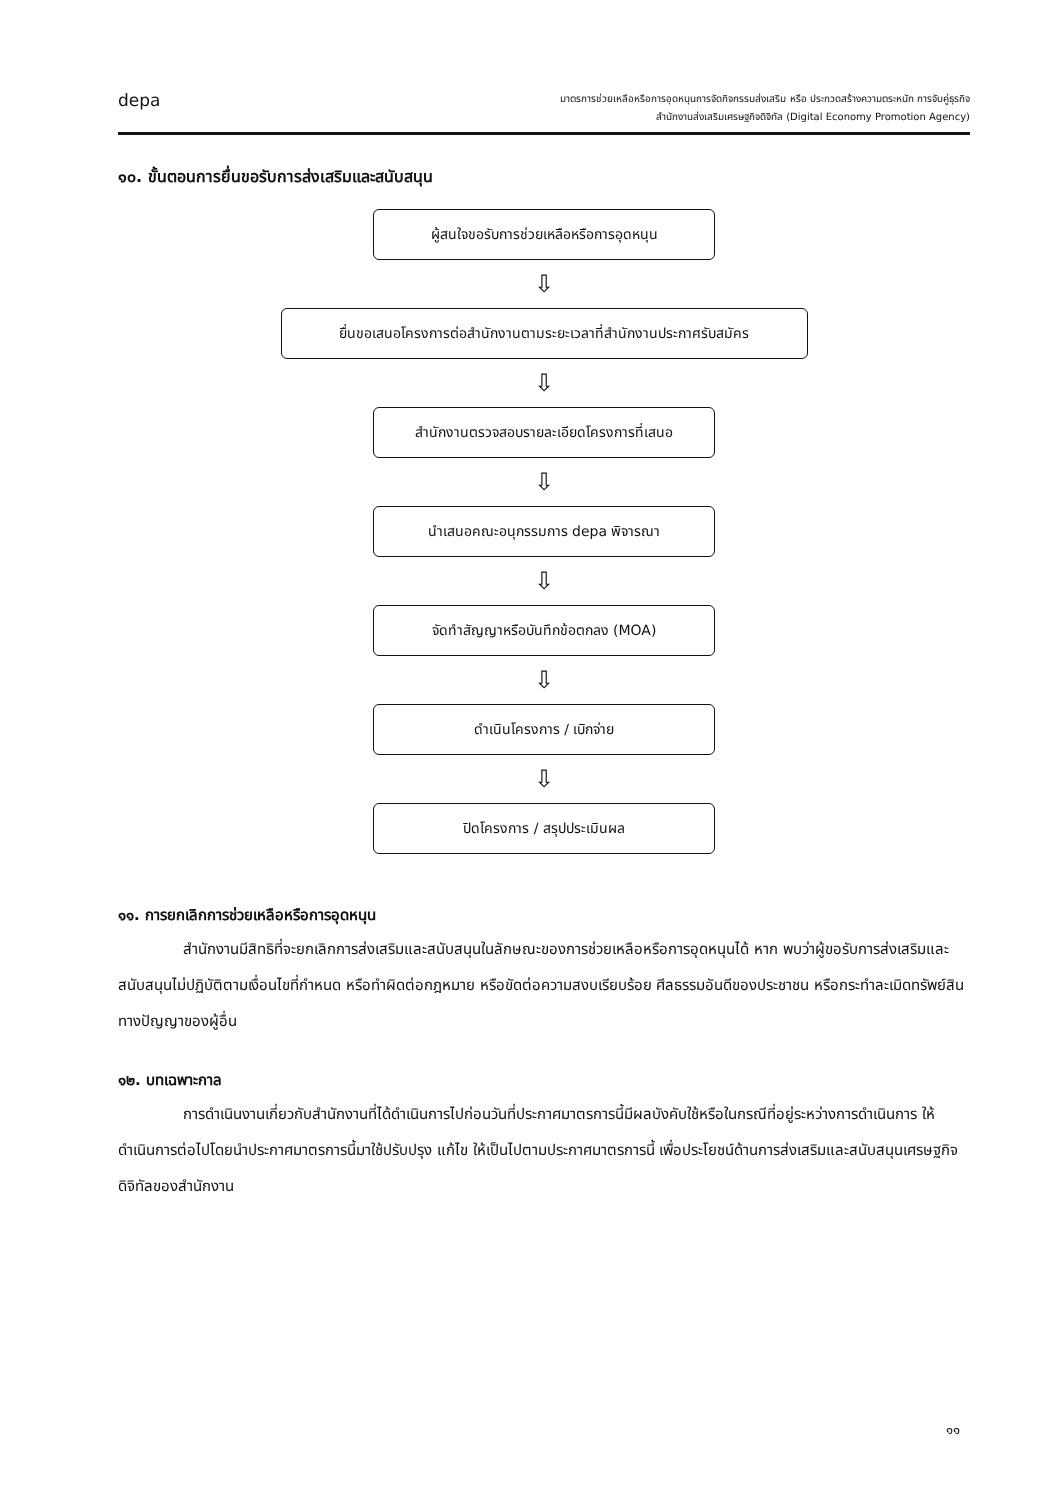depa
มาตรการช่วยเหลือหรือการอุดหนุนการจัดกิจกรรมส่งเสริม หรือ ประกวดสร้างความตระหนัก การจับคู่ธุรกิจ
สำนักงานส่งเสริมเศรษฐกิจดิจิทัล (Digital Economy Promotion Agency)
๑๐. ขั้นตอนการยื่นขอรับการส่งเสริมและสนับสนุน
ผู้สนใจขอรับการช่วยเหลือหรือการอุดหนุน
⇩
ยื่นขอเสนอโครงการต่อสำนักงานตามระยะเวลาที่สำนักงานประกาศรับสมัคร
⇩
สำนักงานตรวจสอบรายละเอียดโครงการที่เสนอ
⇩
นำเสนอคณะอนุกรรมการ depa พิจารณา
⇩
จัดทำสัญญาหรือบันทึกข้อตกลง (MOA)
⇩
ดำเนินโครงการ / เบิกจ่าย
⇩
ปิดโครงการ / สรุปประเมินผล
๑๑. การยกเลิกการช่วยเหลือหรือการอุดหนุน
สำนักงานมีสิทธิที่จะยกเลิกการส่งเสริมและสนับสนุนในลักษณะของการช่วยเหลือหรือการอุดหนุนได้ หาก พบว่าผู้ขอรับการส่งเสริมและสนับสนุนไม่ปฏิบัติตามเงื่อนไขที่กำหนด หรือทำผิดต่อกฎหมาย หรือขัดต่อความสงบเรียบร้อย ศีลธรรมอันดีของประชาชน หรือกระทำละเมิดทรัพย์สินทางปัญญาของผู้อื่น
๑๒. บทเฉพาะกาล
การดำเนินงานเกี่ยวกับสำนักงานที่ได้ดำเนินการไปก่อนวันที่ประกาศมาตรการนี้มีผลบังคับใช้หรือในกรณีที่อยู่ระหว่างการดำเนินการ ให้ดำเนินการต่อไปโดยนำประกาศมาตรการนี้มาใช้ปรับปรุง แก้ไข ให้เป็นไปตามประกาศมาตรการนี้ เพื่อประโยชน์ด้านการส่งเสริมและสนับสนุนเศรษฐกิจดิจิทัลของสำนักงาน
๑๑